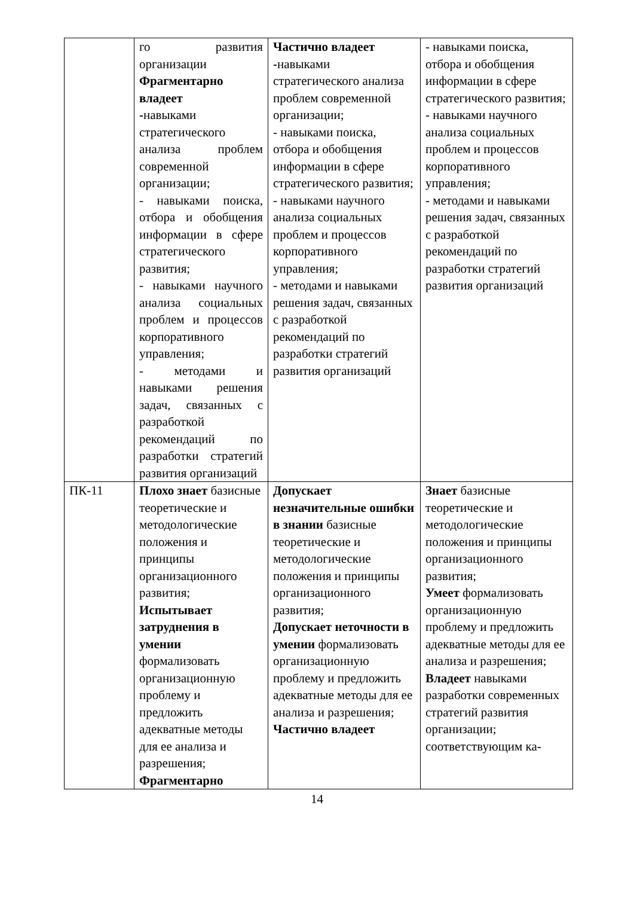| | го развития организации Фрагментарно владеет - навыками стратегического анализа проблем современной организации; - навыками поиска, отбора и обобщения информации в сфере стратегического развития; - навыками научного анализа социальных проблем и процессов корпоративного управления; - методами и навыками решения задач, связанных с разработкой рекомендаций по разработки стратегий развития организаций | Частично владеет - навыками стратегического анализа проблем современной организации; - навыками поиска, отбора и обобщения информации в сфере стратегического развития; - навыками научного анализа социальных проблем и процессов корпоративного управления; - методами и навыками решения задач, связанных с разработкой рекомендаций по разработки стратегий развития организаций | - навыками поиска, отбора и обобщения информации в сфере стратегического развития; - навыками научного анализа социальных проблем и процессов корпоративного управления; - методами и навыками решения задач, связанных с разработкой рекомендаций по разработки стратегий развития организаций |
| ПК-11 | Плохо знает базисные теоретические и методологические положения и принципы организационного развития; Испытывает затруднения в умении формализовать организационную проблему и предложить адекватные методы для ее анализа и разрешения; Фрагментарно | Допускает незначительные ошибки в знании базисные теоретические и методологические положения и принципы организационного развития; Допускает неточности в умении формализовать организационную проблему и предложить адекватные методы для ее анализа и разрешения; Частично владеет | Знает базисные теоретические и методологические положения и принципы организационного развития; Умеет формализовать организационную проблему и предложить адекватные методы для ее анализа и разрешения; Владеет навыками разработки современных стратегий развития организации; соответствующим ка- |
14